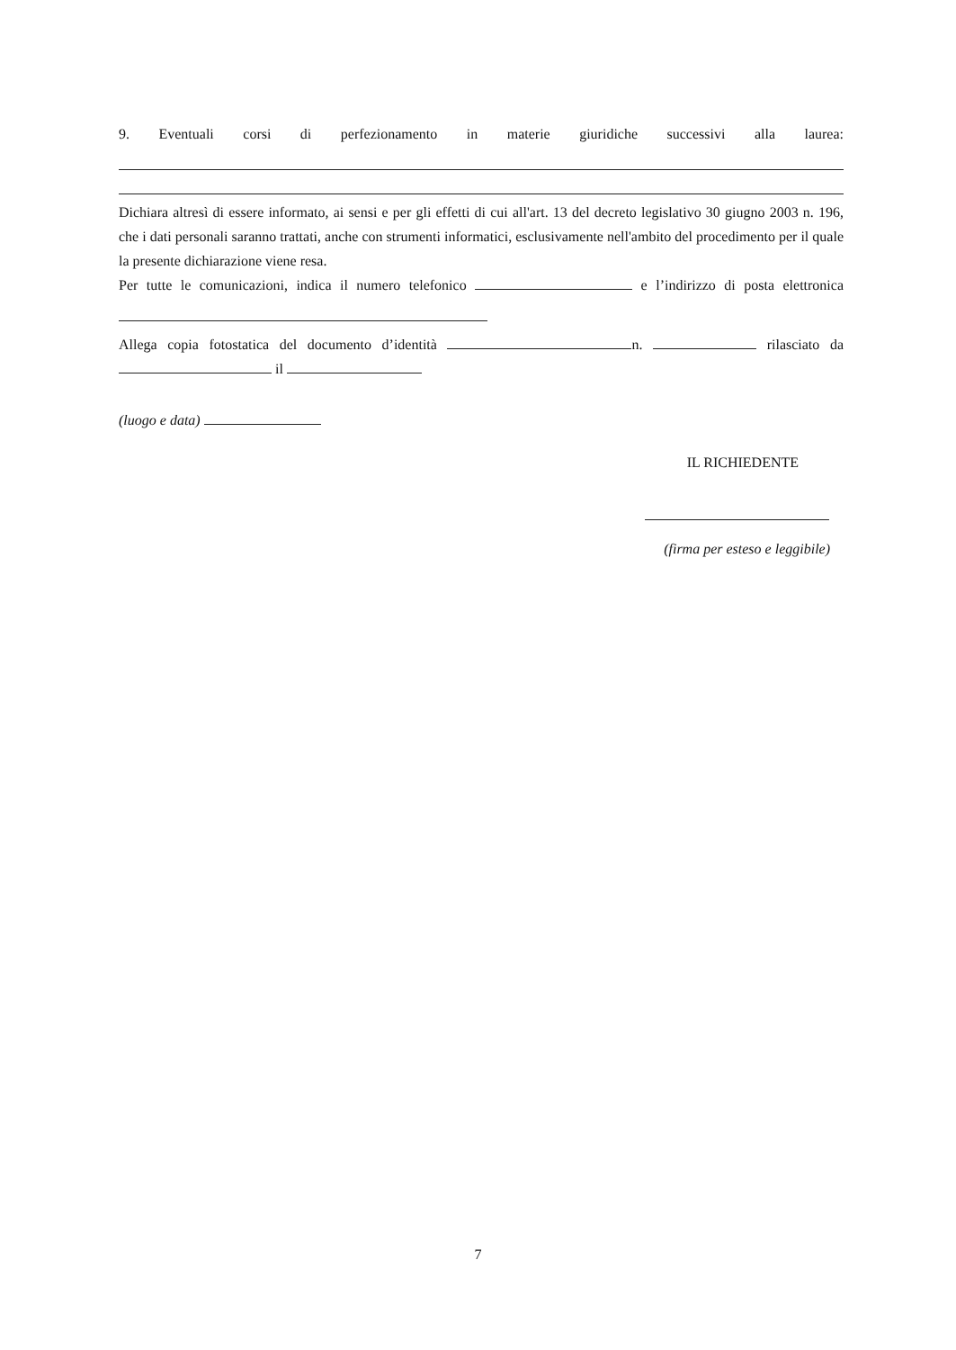9. Eventuali corsi di perfezionamento in materie giuridiche successivi alla laurea:
Dichiara altresì di essere informato, ai sensi e per gli effetti di cui all'art. 13 del decreto legislativo 30 giugno 2003 n. 196, che i dati personali saranno trattati, anche con strumenti informatici, esclusivamente nell'ambito del procedimento per il quale la presente dichiarazione viene resa.
Per tutte le comunicazioni, indica il numero telefonico e l’indirizzo di posta elettronica
Allega copia fotostatica del documento d’identità n. rilasciato da
il
(luogo e data)
IL RICHIEDENTE
(firma per esteso e leggibile)
7